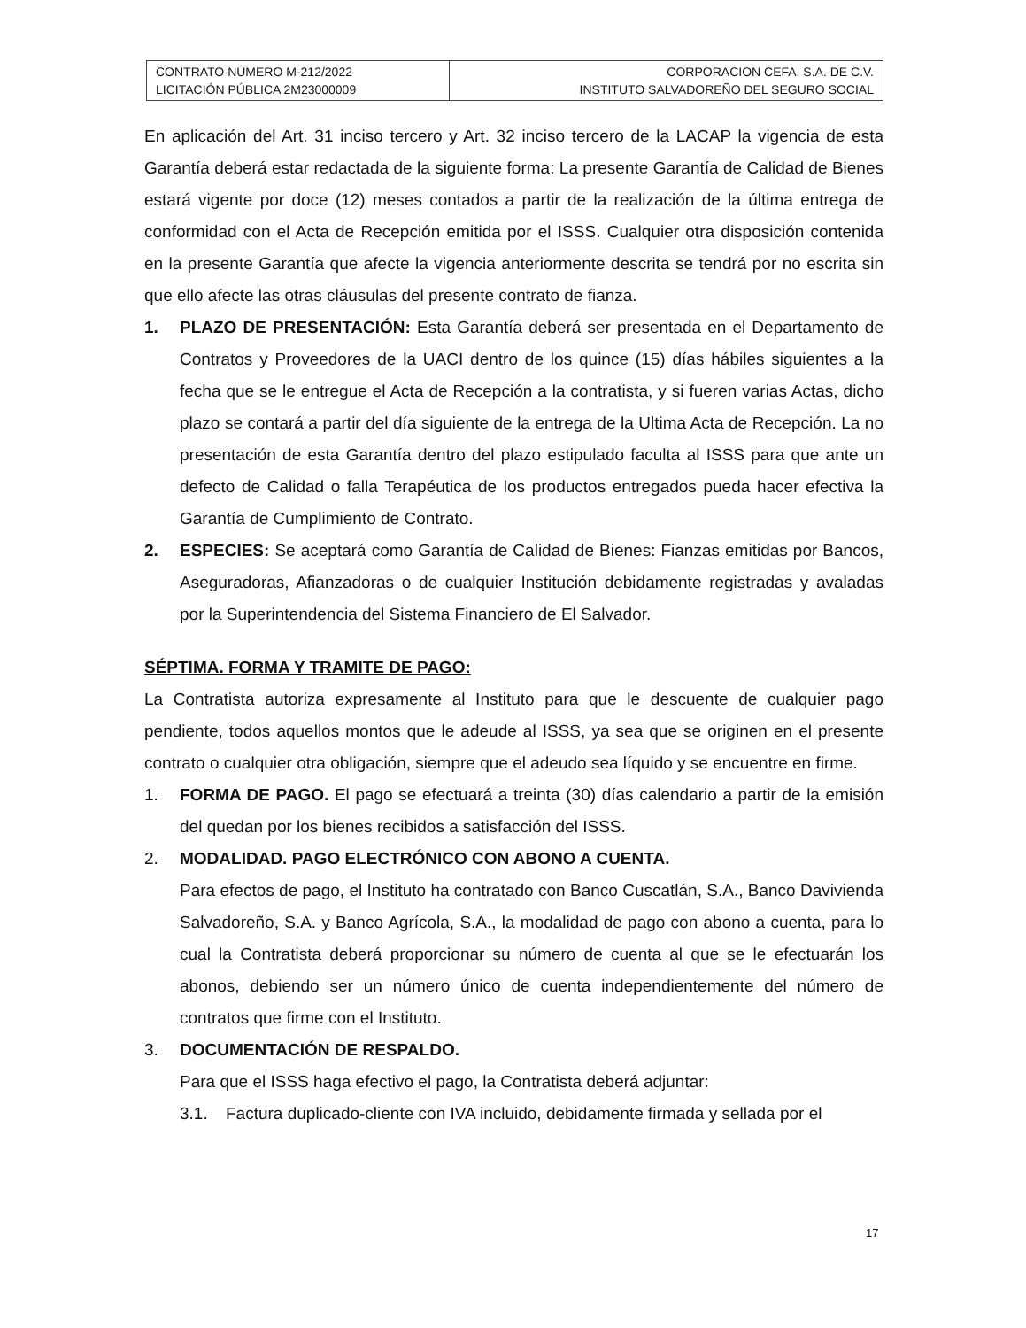| CONTRATO NÚMERO M-212/2022 LICITACIÓN PÚBLICA 2M23000009 | CORPORACION CEFA, S.A. DE C.V. INSTITUTO SALVADOREÑO DEL SEGURO SOCIAL |
En aplicación del Art. 31 inciso tercero y Art. 32 inciso tercero de la LACAP la vigencia de esta Garantía deberá estar redactada de la siguiente forma: La presente Garantía de Calidad de Bienes estará vigente por doce (12) meses contados a partir de la realización de la última entrega de conformidad con el Acta de Recepción emitida por el ISSS. Cualquier otra disposición contenida en la presente Garantía que afecte la vigencia anteriormente descrita se tendrá por no escrita sin que ello afecte las otras cláusulas del presente contrato de fianza.
1. PLAZO DE PRESENTACIÓN: Esta Garantía deberá ser presentada en el Departamento de Contratos y Proveedores de la UACI dentro de los quince (15) días hábiles siguientes a la fecha que se le entregue el Acta de Recepción a la contratista, y si fueren varias Actas, dicho plazo se contará a partir del día siguiente de la entrega de la Ultima Acta de Recepción. La no presentación de esta Garantía dentro del plazo estipulado faculta al ISSS para que ante un defecto de Calidad o falla Terapéutica de los productos entregados pueda hacer efectiva la Garantía de Cumplimiento de Contrato.
2. ESPECIES: Se aceptará como Garantía de Calidad de Bienes: Fianzas emitidas por Bancos, Aseguradoras, Afianzadoras o de cualquier Institución debidamente registradas y avaladas por la Superintendencia del Sistema Financiero de El Salvador.
SÉPTIMA. FORMA Y TRAMITE DE PAGO:
La Contratista autoriza expresamente al Instituto para que le descuente de cualquier pago pendiente, todos aquellos montos que le adeude al ISSS, ya sea que se originen en el presente contrato o cualquier otra obligación, siempre que el adeudo sea líquido y se encuentre en firme.
1. FORMA DE PAGO. El pago se efectuará a treinta (30) días calendario a partir de la emisión del quedan por los bienes recibidos a satisfacción del ISSS.
2. MODALIDAD. PAGO ELECTRÓNICO CON ABONO A CUENTA.
Para efectos de pago, el Instituto ha contratado con Banco Cuscatlán, S.A., Banco Davivienda Salvadoreño, S.A. y Banco Agrícola, S.A., la modalidad de pago con abono a cuenta, para lo cual la Contratista deberá proporcionar su número de cuenta al que se le efectuarán los abonos, debiendo ser un número único de cuenta independientemente del número de contratos que firme con el Instituto.
3. DOCUMENTACIÓN DE RESPALDO.
Para que el ISSS haga efectivo el pago, la Contratista deberá adjuntar:
3.1. Factura duplicado-cliente con IVA incluido, debidamente firmada y sellada por el
17